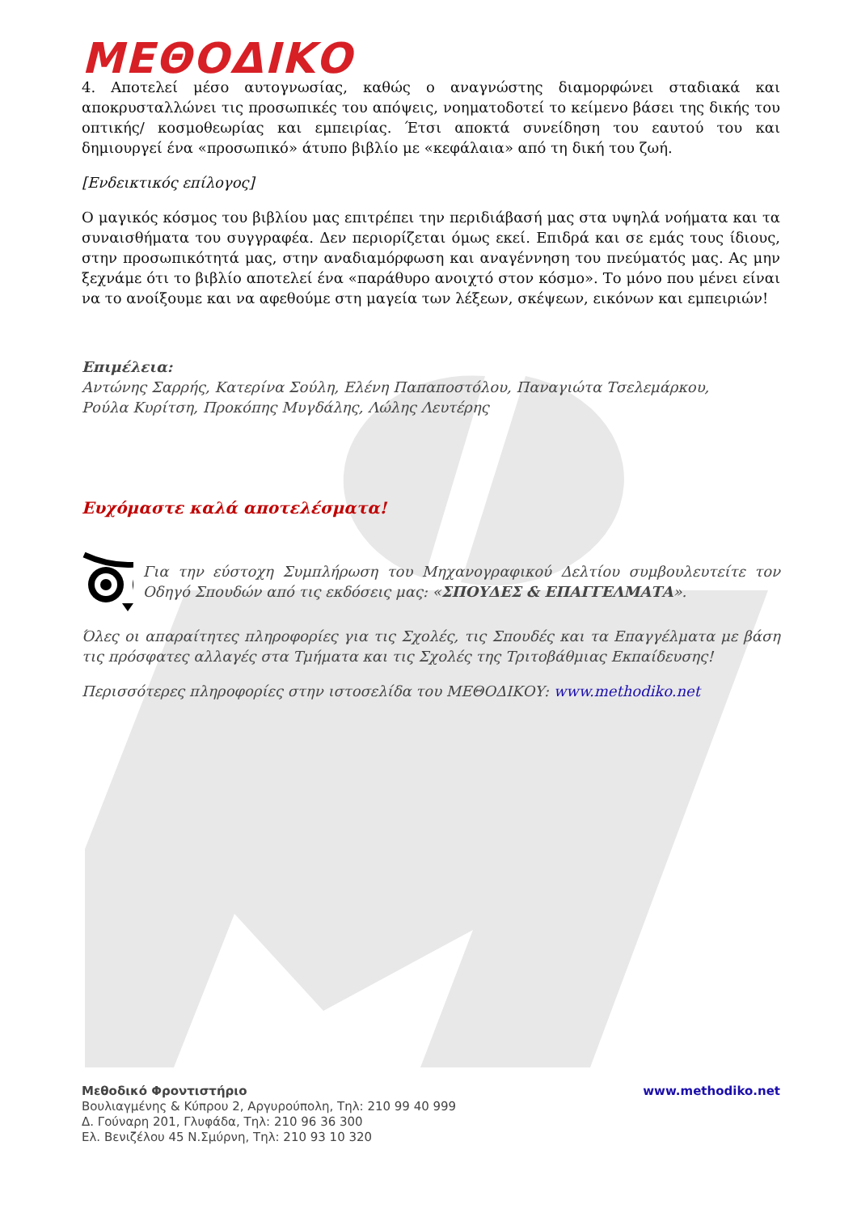ΜΕΘΟΔΙΚΟ
4. Αποτελεί μέσο αυτογνωσίας, καθώς ο αναγνώστης διαμορφώνει σταδιακά και αποκρυσταλλώνει τις προσωπικές του απόψεις, νοηματοδοτεί το κείμενο βάσει της δικής του οπτικής/ κοσμοθεωρίας και εμπειρίας. Έτσι αποκτά συνείδηση του εαυτού του και δημιουργεί ένα «προσωπικό» άτυπο βιβλίο με «κεφάλαια» από τη δική του ζωή.
[Ενδεικτικός επίλογος]
Ο μαγικός κόσμος του βιβλίου μας επιτρέπει την περιδιάβασή μας στα υψηλά νοήματα και τα συναισθήματα του συγγραφέα. Δεν περιορίζεται όμως εκεί. Επιδρά και σε εμάς τους ίδιους, στην προσωπικότητά μας, στην αναδιαμόρφωση και αναγέννηση του πνεύματός μας. Ας μην ξεχνάμε ότι το βιβλίο αποτελεί ένα «παράθυρο ανοιχτό στον κόσμο». Το μόνο που μένει είναι να το ανοίξουμε και να αφεθούμε στη μαγεία των λέξεων, σκέψεων, εικόνων και εμπειριών!
Επιμέλεια:
Αντώνης Σαρρής, Κατερίνα Σούλη, Ελένη Παπαποστόλου, Παναγιώτα Τσελεμάρκου,
Ρούλα Κυρίτση, Προκόπης Μυγδάλης, Λώλης Λευτέρης
Ευχόμαστε καλά αποτελέσματα!
Για την εύστοχη Συμπλήρωση του Μηχανογραφικού Δελτίου συμβουλευτείτε τον Οδηγό Σπουδών από τις εκδόσεις μας: «ΣΠΟΥΔΕΣ & ΕΠΑΓΓΕΛΜΑΤΑ».
Όλες οι απαραίτητες πληροφορίες για τις Σχολές, τις Σπουδές και τα Επαγγέλματα με βάση τις πρόσφατες αλλαγές στα Τμήματα και τις Σχολές της Τριτοβάθμιας Εκπαίδευσης!
Περισσότερες πληροφορίες στην ιστοσελίδα του ΜΕΘΟΔΙΚΟΥ: www.methodiko.net
Μεθοδικό Φροντιστήριο
Βουλιαγμένης & Κύπρου 2, Αργυρούπολη, Τηλ: 210 99 40 999
Δ. Γούναρη 201, Γλυφάδα, Τηλ: 210 96 36 300
Ελ. Βενιζέλου 45 Ν.Σμύρνη, Τηλ: 210 93 10 320
www.methodiko.net